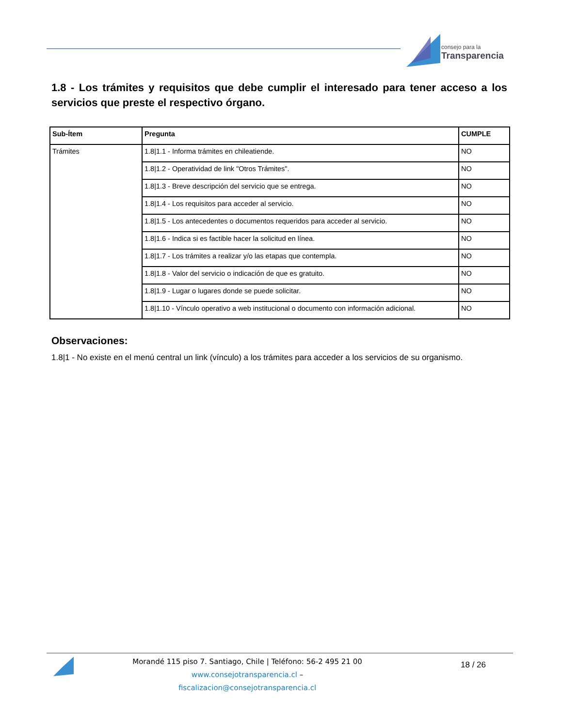consejo para la
Transparencia
1.8 - Los trámites y requisitos que debe cumplir el interesado para tener acceso a los servicios que preste el respectivo órgano.
| Sub-Ítem | Pregunta | CUMPLE |
| --- | --- | --- |
| Trámites | 1.8/1.1 - Informa trámites en chileatiende. | NO |
| | 1.8/1.2 - Operatividad de link "Otros Trámites". | NO |
| | 1.8/1.3 - Breve descripción del servicio que se entrega. | NO |
| | 1.8/1.4 - Los requisitos para acceder al servicio. | NO |
| | 1.8/1.5 - Los antecedentes o documentos requeridos para acceder al servicio. | NO |
| | 1.8/1.6 - Indica si es factible hacer la solicitud en línea. | NO |
| | 1.8/1.7 - Los trámites a realizar y/o las etapas que contempla. | NO |
| | 1.8/1.8 - Valor del servicio o indicación de que es gratuito. | NO |
| | 1.8/1.9 - Lugar o lugares donde se puede solicitar. | NO |
| | 1.8/1.10 - Vínculo operativo a web institucional o documento con información adicional. | NO |
Observaciones:
1.8|1 - No existe en el menú central un link (vínculo) a los trámites para acceder a los servicios de su organismo.
Morandé 115 piso 7. Santiago, Chile | Teléfono: 56-2 495 21 00
www.consejotransparencia.cl – fiscalizacion@consejotransparencia.cl
18 / 26